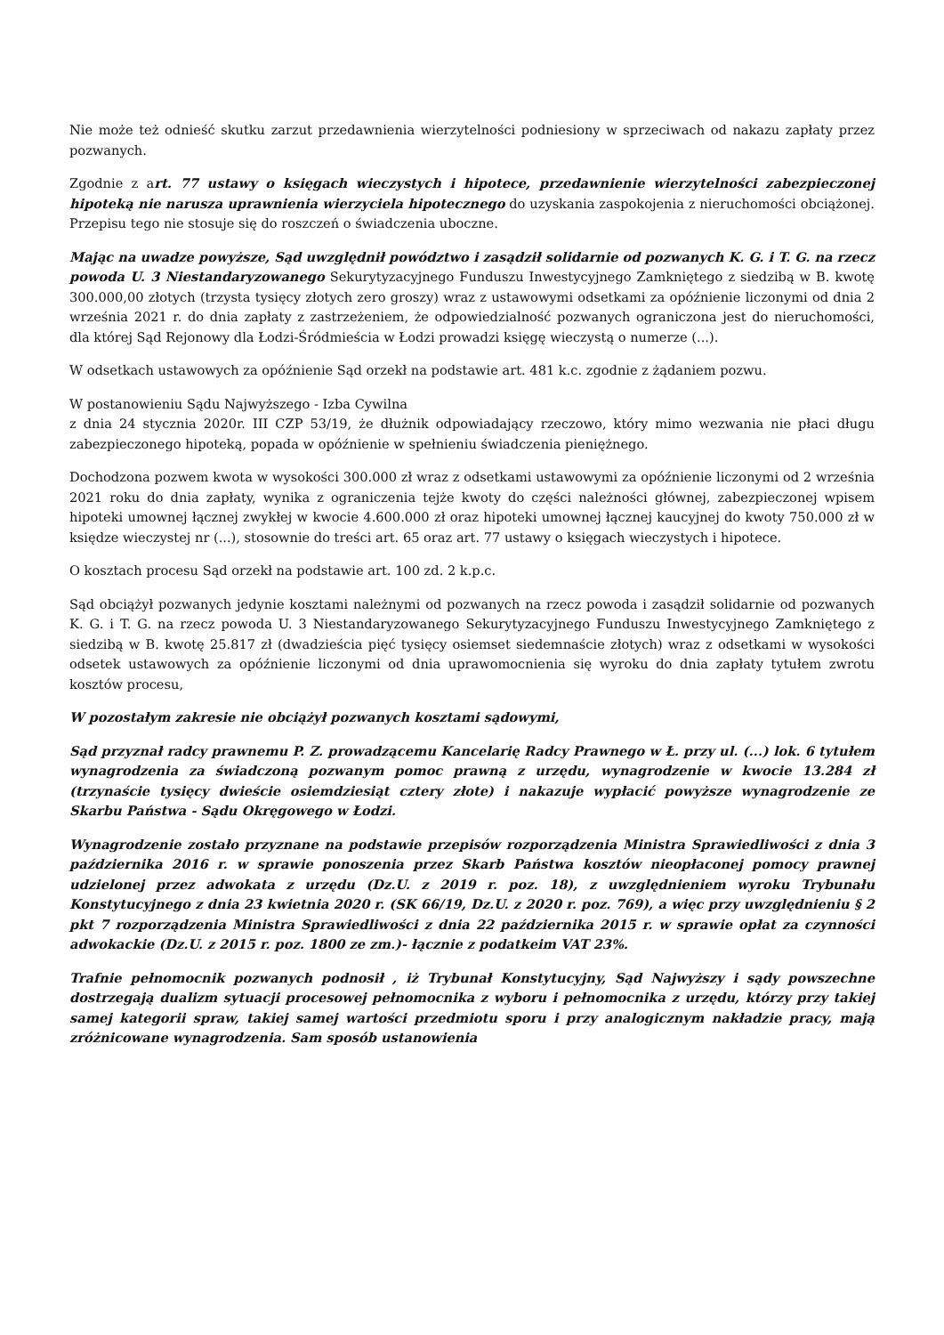Nie może też odnieść skutku zarzut przedawnienia wierzytelności podniesiony w sprzeciwach od nakazu zapłaty przez pozwanych.
Zgodnie z art. 77 ustawy o księgach wieczystych i hipotece, przedawnienie wierzytelności zabezpieczonej hipoteką nie narusza uprawnienia wierzyciela hipotecznego do uzyskania zaspokojenia z nieruchomości obciążonej. Przepisu tego nie stosuje się do roszczeń o świadczenia uboczne.
Mając na uwadze powyższe, Sąd uwzględnił powództwo i zasądził solidarnie od pozwanych K. G. i T. G. na rzecz powoda U. 3 Niestandaryzowanego Sekurytyzacyjnego Funduszu Inwestycyjnego Zamkniętego z siedzibą w B. kwotę 300.000,00 złotych (trzysta tysięcy złotych zero groszy) wraz z ustawowymi odsetkami za opóźnienie liczonymi od dnia 2 września 2021 r. do dnia zapłaty z zastrzeżeniem, że odpowiedzialność pozwanych ograniczona jest do nieruchomości, dla której Sąd Rejonowy dla Łodzi-Śródmieścia w Łodzi prowadzi księgę wieczystą o numerze (...).
W odsetkach ustawowych za opóźnienie Sąd orzekł na podstawie art. 481 k.c. zgodnie z żądaniem pozwu.
W postanowieniu Sądu Najwyższego - Izba Cywilna
z dnia 24 stycznia 2020r. III CZP 53/19, że dłużnik odpowiadający rzeczowo, który mimo wezwania nie płaci długu zabezpieczonego hipoteką, popada w opóźnienie w spełnieniu świadczenia pieniężnego.
Dochodzona pozwem kwota w wysokości 300.000 zł wraz z odsetkami ustawowymi za opóźnienie liczonymi od 2 września 2021 roku do dnia zapłaty, wynika z ograniczenia tejże kwoty do części należności głównej, zabezpieczonej wpisem hipoteki umownej łącznej zwykłej w kwocie 4.600.000 zł oraz hipoteki umownej łącznej kaucyjnej do kwoty 750.000 zł w księdze wieczystej nr (...), stosownie do treści art. 65 oraz art. 77 ustawy o księgach wieczystych i hipotece.
O kosztach procesu Sąd orzekł na podstawie art. 100 zd. 2 k.p.c.
Sąd obciążył pozwanych jedynie kosztami należnymi od pozwanych na rzecz powoda i zasądził solidarnie od pozwanych K. G. i T. G. na rzecz powoda U. 3 Niestandaryzowanego Sekurytyzacyjnego Funduszu Inwestycyjnego Zamkniętego z siedzibą w B. kwotę 25.817 zł (dwadzieścia pięć tysięcy osiemset siedemnaście złotych) wraz z odsetkami w wysokości odsetek ustawowych za opóźnienie liczonymi od dnia uprawomocnienia się wyroku do dnia zapłaty tytułem zwrotu kosztów procesu,
W pozostałym zakresie nie obciążył pozwanych kosztami sądowymi,
Sąd przyznał radcy prawnemu P. Z. prowadzącemu Kancelarię Radcy Prawnego w Ł. przy ul. (...) lok. 6 tytułem wynagrodzenia za świadczoną pozwanym pomoc prawną z urzędu, wynagrodzenie w kwocie 13.284 zł (trzynaście tysięcy dwieście osiemdziesiąt cztery złote) i nakazuje wypłacić powyższe wynagrodzenie ze Skarbu Państwa - Sądu Okręgowego w Łodzi.
Wynagrodzenie zostało przyznane na podstawie przepisów rozporządzenia Ministra Sprawiedliwości z dnia 3 października 2016 r. w sprawie ponoszenia przez Skarb Państwa kosztów nieopłaconej pomocy prawnej udzielonej przez adwokata z urzędu (Dz.U. z 2019 r. poz. 18), z uwzględnieniem wyroku Trybunału Konstytucyjnego z dnia 23 kwietnia 2020 r. (SK 66/19, Dz.U. z 2020 r. poz. 769), a więc przy uwzględnieniu § 2 pkt 7 rozporządzenia Ministra Sprawiedliwości z dnia 22 października 2015 r. w sprawie opłat za czynności adwokackie (Dz.U. z 2015 r. poz. 1800 ze zm.)- łącznie z podatkeim VAT 23%.
Trafnie pełnomocnik pozwanych podnosił , iż Trybunał Konstytucyjny, Sąd Najwyższy i sądy powszechne dostrzegają dualizm sytuacji procesowej pełnomocnika z wyboru i pełnomocnika z urzędu, którzy przy takiej samej kategorii spraw, takiej samej wartości przedmiotu sporu i przy analogicznym nakładzie pracy, mają zróżnicowane wynagrodzenia. Sam sposób ustanowienia